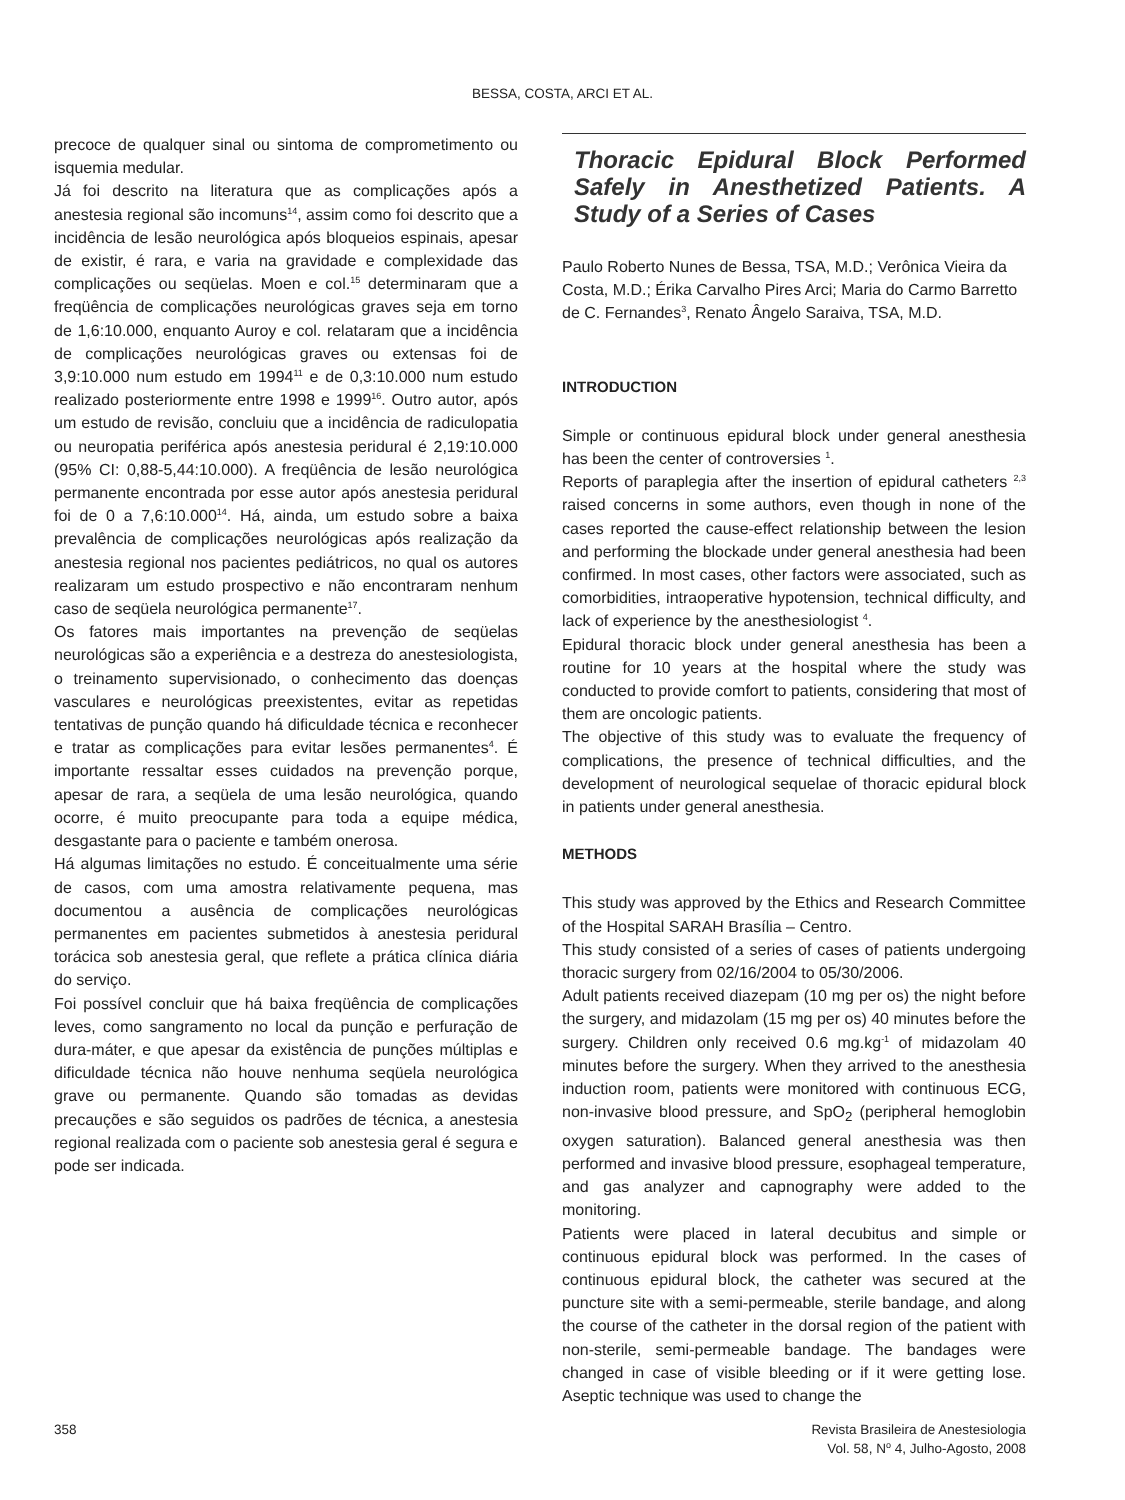BESSA, COSTA, ARCI ET AL.
precoce de qualquer sinal ou sintoma de comprometimento ou isquemia medular.
Já foi descrito na literatura que as complicações após a anestesia regional são incomuns<sup>14</sup>, assim como foi descrito que a incidência de lesão neurológica após bloqueios espinais, apesar de existir, é rara, e varia na gravidade e complexidade das complicações ou seqüelas. Moen e col.<sup>15</sup> determinaram que a freqüência de complicações neurológicas graves seja em torno de 1,6:10.000, enquanto Auroy e col. relataram que a incidência de complicações neurológicas graves ou extensas foi de 3,9:10.000 num estudo em 1994<sup>11</sup> e de 0,3:10.000 num estudo realizado posteriormente entre 1998 e 1999<sup>16</sup>. Outro autor, após um estudo de revisão, concluiu que a incidência de radiculopatia ou neuropatia periférica após anestesia peridural é 2,19:10.000 (95% CI: 0,88-5,44:10.000). A freqüência de lesão neurológica permanente encontrada por esse autor após anestesia peridural foi de 0 a 7,6:10.000<sup>14</sup>. Há, ainda, um estudo sobre a baixa prevalência de complicações neurológicas após realização da anestesia regional nos pacientes pediátricos, no qual os autores realizaram um estudo prospectivo e não encontraram nenhum caso de seqüela neurológica permanente<sup>17</sup>.
Os fatores mais importantes na prevenção de seqüelas neurológicas são a experiência e a destreza do anestesiologista, o treinamento supervisionado, o conhecimento das doenças vasculares e neurológicas preexistentes, evitar as repetidas tentativas de punção quando há dificuldade técnica e reconhecer e tratar as complicações para evitar lesões permanentes<sup>4</sup>. É importante ressaltar esses cuidados na prevenção porque, apesar de rara, a seqüela de uma lesão neurológica, quando ocorre, é muito preocupante para toda a equipe médica, desgastante para o paciente e também onerosa.
Há algumas limitações no estudo. É conceitualmente uma série de casos, com uma amostra relativamente pequena, mas documentou a ausência de complicações neurológicas permanentes em pacientes submetidos à anestesia peridural torácica sob anestesia geral, que reflete a prática clínica diária do serviço.
Foi possível concluir que há baixa freqüência de complicações leves, como sangramento no local da punção e perfuração de dura-máter, e que apesar da existência de punções múltiplas e dificuldade técnica não houve nenhuma seqüela neurológica grave ou permanente. Quando são tomadas as devidas precauções e são seguidos os padrões de técnica, a anestesia regional realizada com o paciente sob anestesia geral é segura e pode ser indicada.
Thoracic Epidural Block Performed Safely in Anesthetized Patients. A Study of a Series of Cases
Paulo Roberto Nunes de Bessa, TSA, M.D.; Verônica Vieira da Costa, M.D.; Érika Carvalho Pires Arci; Maria do Carmo Barretto de C. Fernandes<sup>3</sup>, Renato Ângelo Saraiva, TSA, M.D.
INTRODUCTION
Simple or continuous epidural block under general anesthesia has been the center of controversies <sup>1</sup>.
Reports of paraplegia after the insertion of epidural catheters <sup>2,3</sup> raised concerns in some authors, even though in none of the cases reported the cause-effect relationship between the lesion and performing the blockade under general anesthesia had been confirmed. In most cases, other factors were associated, such as comorbidities, intraoperative hypotension, technical difficulty, and lack of experience by the anesthesiologist <sup>4</sup>.
Epidural thoracic block under general anesthesia has been a routine for 10 years at the hospital where the study was conducted to provide comfort to patients, considering that most of them are oncologic patients.
The objective of this study was to evaluate the frequency of complications, the presence of technical difficulties, and the development of neurological sequelae of thoracic epidural block in patients under general anesthesia.
METHODS
This study was approved by the Ethics and Research Committee of the Hospital SARAH Brasília – Centro.
This study consisted of a series of cases of patients undergoing thoracic surgery from 02/16/2004 to 05/30/2006.
Adult patients received diazepam (10 mg per os) the night before the surgery, and midazolam (15 mg per os) 40 minutes before the surgery. Children only received 0.6 mg.kg<sup>-1</sup> of midazolam 40 minutes before the surgery. When they arrived to the anesthesia induction room, patients were monitored with continuous ECG, non-invasive blood pressure, and SpO<sub>2</sub> (peripheral hemoglobin oxygen saturation). Balanced general anesthesia was then performed and invasive blood pressure, esophageal temperature, and gas analyzer and capnography were added to the monitoring.
Patients were placed in lateral decubitus and simple or continuous epidural block was performed. In the cases of continuous epidural block, the catheter was secured at the puncture site with a semi-permeable, sterile bandage, and along the course of the catheter in the dorsal region of the patient with non-sterile, semi-permeable bandage. The bandages were changed in case of visible bleeding or if it were getting lose. Aseptic technique was used to change the
358 Revista Brasileira de Anestesiologia
Vol. 58, N<sup>o</sup> 4, Julho-Agosto, 2008